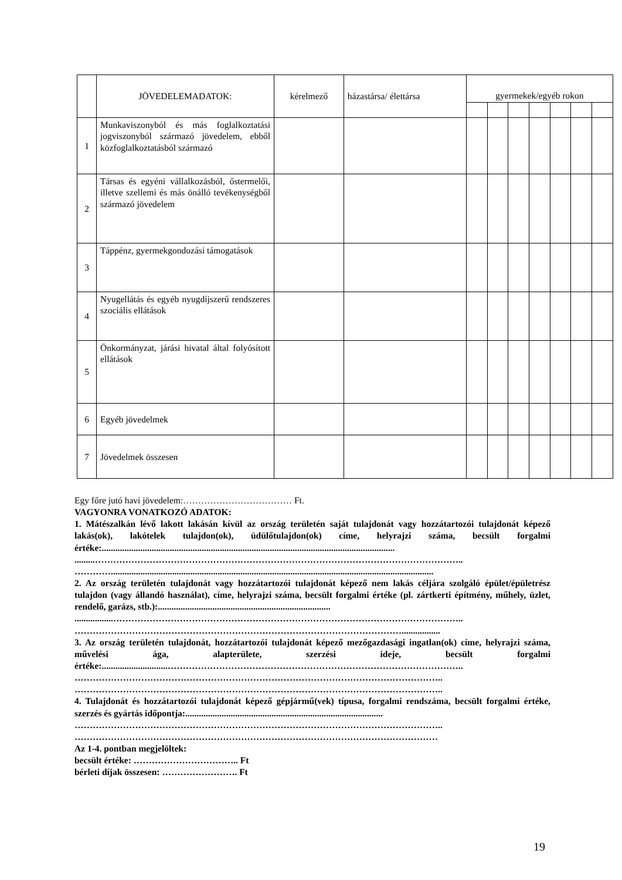| | JÖVEDELEMADATOK: | kérelmező | házastársa/ élettársa | gyermekek/egyéb rokon | | | | | | |
| --- | --- | --- | --- | --- | --- | --- | --- | --- | --- | --- |
| 1 | Munkaviszonyból és más foglalkoztatási jogviszonyból származó jövedelem, ebből közfoglalkoztatásból származó | | | | | | | | | |
| 2 | Társas és egyéni vállalkozásból, őstermelői, illetve szellemi és más önálló tevékenységből származó jövedelem | | | | | | | | | |
| 3 | Táppénz, gyermekgondozási támogatások | | | | | | | | | |
| 4 | Nyugellátás és egyéb nyugdíjszerű rendszeres szociális ellátások | | | | | | | | | |
| 5 | Önkormányzat, járási hivatal által folyósított ellátások | | | | | | | | | |
| 6 | Egyéb jövedelmek | | | | | | | | | |
| 7 | Jövedelmek összesen | | | | | | | | | |
Egy főre jutó havi jövedelem:……………………………… Ft.
VAGYONRA VONATKOZÓ ADATOK:
1. Mátészalkán lévő lakott lakásán kívül az ország területén saját tulajdonát vagy hozzátartozói tulajdonát képező lakás(ok), lakótelek tulajdon(ok), üdülőtulajdon(ok) címe, helyrajzi száma, becsült forgalmi értéke:.................................................................................................................................
.........…………………………………………………………………………………………………………..
…………..............................................................................................................................................
2. Az ország területén tulajdonát vagy hozzátartozói tulajdonát képező nem lakás céljára szolgáló épület/épületrész tulajdon (vagy állandó használat), címe, helyrajzi száma, becsült forgalmi értéke (pl. zártkerti építmény, műhely, üzlet, rendelő, garázs, stb.):............................................................................
.................……………………………………………………………………………………………………..
……………………………………………………………………………………………….................
3. Az ország területén tulajdonát, hozzátartozói tulajdonát képező mezőgazdasági ingatlan(ok) címe, helyrajzi száma, művelési ága, alapterülete, szerzési ideje, becsült forgalmi értéke:.............................……………………………………………………………………………………..
…………………………………………………………………………………………………………..
…………………………………………………………………………………………………………..
4. Tulajdonát és hozzátartozói tulajdonát képező gépjármű(vek) típusa, forgalmi rendszáma, becsült forgalmi értéke, szerzés és gyártás időpontja:.......................................................................................
…………………………………………………………………………………………………………..
…………………………………………………………………………………………………………
Az 1-4. pontban megjelöltek:
becsült értéke: …………………………….. Ft
bérleti díjak összesen: ……………………. Ft
19